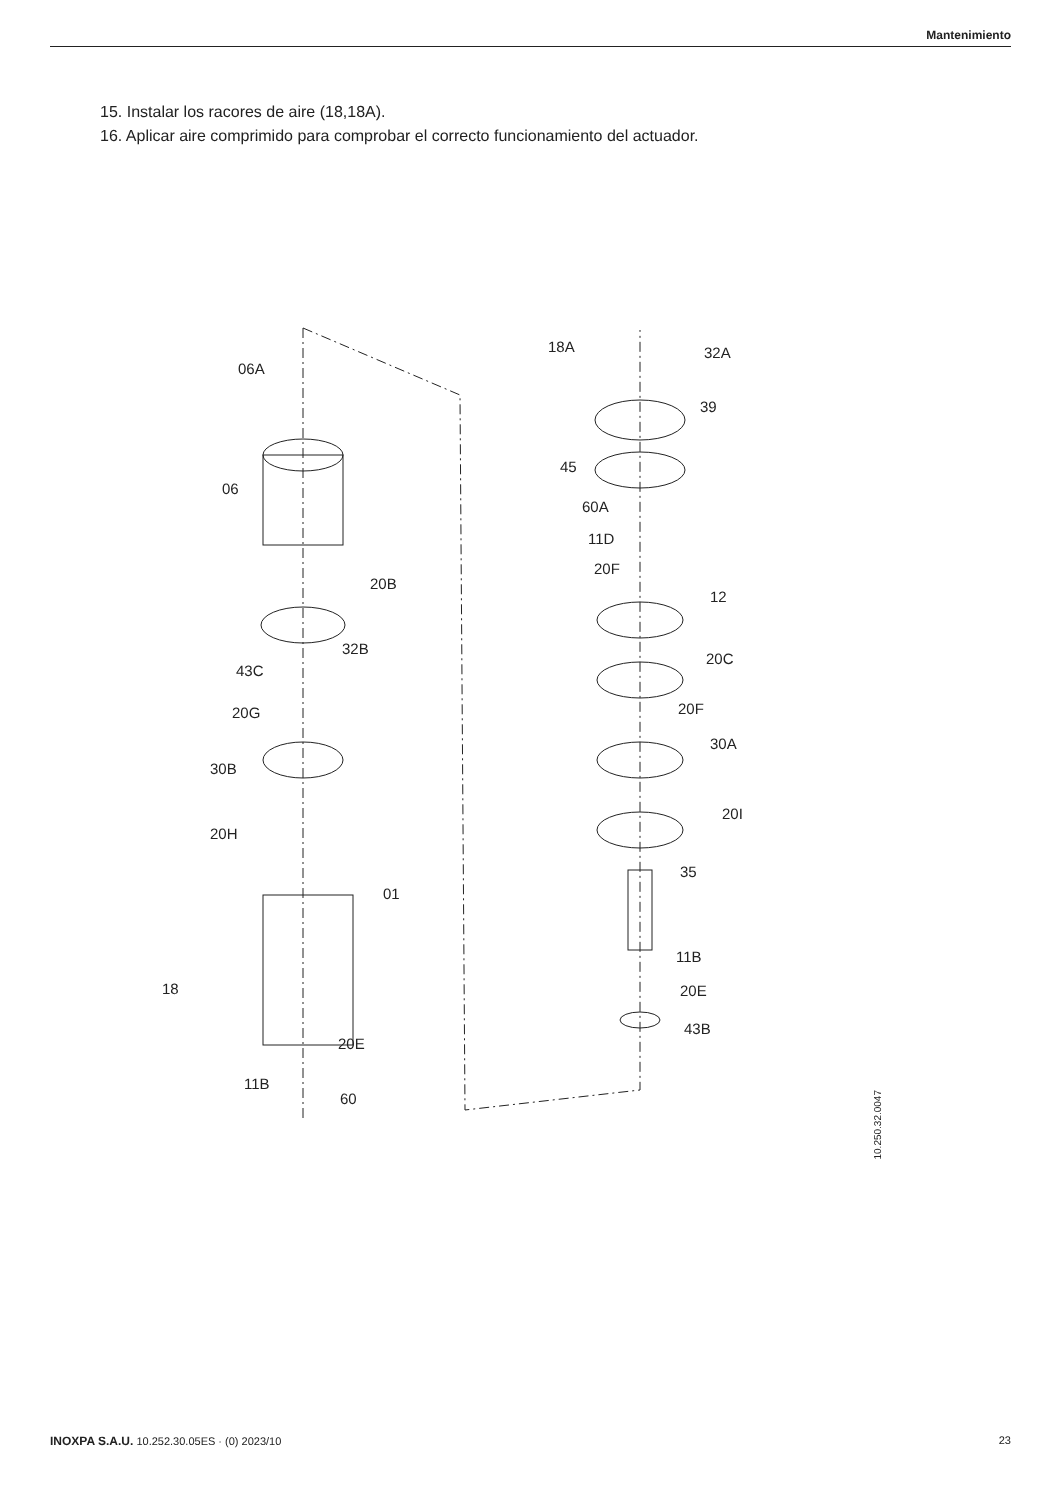Mantenimiento
15. Instalar los racores de aire (18,18A).
16. Aplicar aire comprimido para comprobar el correcto funcionamiento del actuador.
06A
06
20B
32B
43C
20G
30B
20H
01
18
20E
11B
60
18A 32A
39
45
60A
11D
20F
12
20C
20F
30A
20I
35
11B
20E
43B
10.250.32.0047
INOXPA S.A.U. 10.252.30.05ES · (0) 2023/10 23